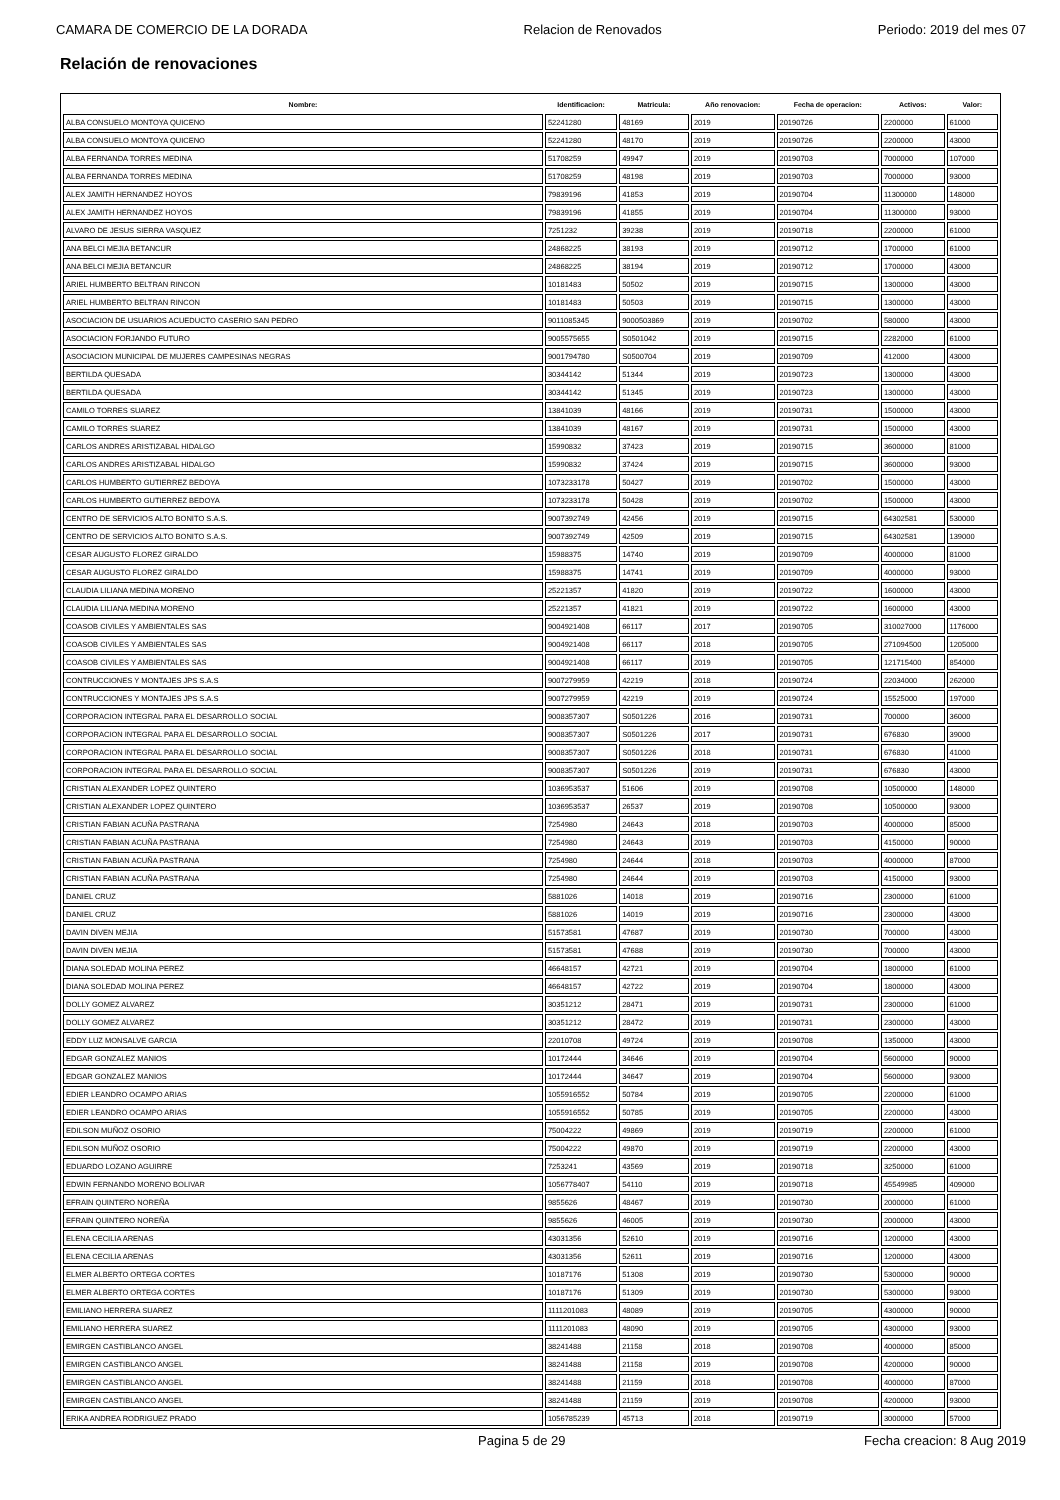CAMARA DE COMERCIO DE LA DORADA Relacion de Renovados Periodo: 2019 del mes 07
Relación de renovaciones
| Nombre: | Identificacion: | Matricula: | Año renovacion: | Fecha de operacion: | Activos: | Valor: |
| --- | --- | --- | --- | --- | --- | --- |
| ALBA CONSUELO MONTOYA QUICENO | 52241280 | 48169 | 2019 | 20190726 | 2200000 | 61000 |
| ALBA CONSUELO MONTOYA QUICENO | 52241280 | 48170 | 2019 | 20190726 | 2200000 | 43000 |
| ALBA FERNANDA TORRES MEDINA | 51708259 | 49947 | 2019 | 20190703 | 7000000 | 107000 |
| ALBA FERNANDA TORRES MEDINA | 51708259 | 48198 | 2019 | 20190703 | 7000000 | 93000 |
| ALEX JAMITH HERNANDEZ HOYOS | 79839196 | 41853 | 2019 | 20190704 | 11300000 | 148000 |
| ALEX JAMITH HERNANDEZ HOYOS | 79839196 | 41855 | 2019 | 20190704 | 11300000 | 93000 |
| ALVARO DE JESUS SIERRA VASQUEZ | 7251232 | 39238 | 2019 | 20190718 | 2200000 | 61000 |
| ANA BELCI MEJIA BETANCUR | 24868225 | 38193 | 2019 | 20190712 | 1700000 | 61000 |
| ANA BELCI MEJIA BETANCUR | 24868225 | 38194 | 2019 | 20190712 | 1700000 | 43000 |
| ARIEL HUMBERTO BELTRAN RINCON | 10181483 | 50502 | 2019 | 20190715 | 1300000 | 43000 |
| ARIEL HUMBERTO BELTRAN RINCON | 10181483 | 50503 | 2019 | 20190715 | 1300000 | 43000 |
| ASOCIACION DE USUARIOS ACUEDUCTO CASERIO SAN PEDRO | 9011085345 | 9000503869 | 2019 | 20190702 | 580000 | 43000 |
| ASOCIACION FORJANDO FUTURO | 9005575655 | S0501042 | 2019 | 20190715 | 2282000 | 61000 |
| ASOCIACION MUNICIPAL DE MUJERES CAMPESINAS NEGRAS | 9001794780 | S0500704 | 2019 | 20190709 | 412000 | 43000 |
| BERTILDA QUESADA | 30344142 | 51344 | 2019 | 20190723 | 1300000 | 43000 |
| BERTILDA QUESADA | 30344142 | 51345 | 2019 | 20190723 | 1300000 | 43000 |
| CAMILO TORRES SUAREZ | 13841039 | 48166 | 2019 | 20190731 | 1500000 | 43000 |
| CAMILO TORRES SUAREZ | 13841039 | 48167 | 2019 | 20190731 | 1500000 | 43000 |
| CARLOS ANDRES ARISTIZABAL HIDALGO | 15990832 | 37423 | 2019 | 20190715 | 3600000 | 81000 |
| CARLOS ANDRES ARISTIZABAL HIDALGO | 15990832 | 37424 | 2019 | 20190715 | 3600000 | 93000 |
| CARLOS HUMBERTO GUTIERREZ BEDOYA | 1073233178 | 50427 | 2019 | 20190702 | 1500000 | 43000 |
| CARLOS HUMBERTO GUTIERREZ BEDOYA | 1073233178 | 50428 | 2019 | 20190702 | 1500000 | 43000 |
| CENTRO DE SERVICIOS ALTO BONITO S.A.S. | 9007392749 | 42456 | 2019 | 20190715 | 64302581 | 530000 |
| CENTRO DE SERVICIOS ALTO BONITO S.A.S. | 9007392749 | 42509 | 2019 | 20190715 | 64302581 | 139000 |
| CESAR AUGUSTO FLOREZ GIRALDO | 15988375 | 14740 | 2019 | 20190709 | 4000000 | 81000 |
| CESAR AUGUSTO FLOREZ GIRALDO | 15988375 | 14741 | 2019 | 20190709 | 4000000 | 93000 |
| CLAUDIA LILIANA MEDINA MORENO | 25221357 | 41820 | 2019 | 20190722 | 1600000 | 43000 |
| CLAUDIA LILIANA MEDINA MORENO | 25221357 | 41821 | 2019 | 20190722 | 1600000 | 43000 |
| COASOB CIVILES Y AMBIENTALES SAS | 9004921408 | 66117 | 2017 | 20190705 | 310027000 | 1176000 |
| COASOB CIVILES Y AMBIENTALES SAS | 9004921408 | 66117 | 2018 | 20190705 | 271094500 | 1205000 |
| COASOB CIVILES Y AMBIENTALES SAS | 9004921408 | 66117 | 2019 | 20190705 | 121715400 | 854000 |
| CONTRUCCIONES Y MONTAJES JPS S.A.S | 9007279959 | 42219 | 2018 | 20190724 | 22034000 | 262000 |
| CONTRUCCIONES Y MONTAJES JPS S.A.S | 9007279959 | 42219 | 2019 | 20190724 | 15525000 | 197000 |
| CORPORACION INTEGRAL PARA EL DESARROLLO SOCIAL | 9008357307 | S0501226 | 2016 | 20190731 | 700000 | 36000 |
| CORPORACION INTEGRAL PARA EL DESARROLLO SOCIAL | 9008357307 | S0501226 | 2017 | 20190731 | 676830 | 39000 |
| CORPORACION INTEGRAL PARA EL DESARROLLO SOCIAL | 9008357307 | S0501226 | 2018 | 20190731 | 676830 | 41000 |
| CORPORACION INTEGRAL PARA EL DESARROLLO SOCIAL | 9008357307 | S0501226 | 2019 | 20190731 | 676830 | 43000 |
| CRISTIAN ALEXANDER LOPEZ QUINTERO | 1036953537 | 51606 | 2019 | 20190708 | 10500000 | 148000 |
| CRISTIAN ALEXANDER LOPEZ QUINTERO | 1036953537 | 26537 | 2019 | 20190708 | 10500000 | 93000 |
| CRISTIAN FABIAN ACUÑA PASTRANA | 7254980 | 24643 | 2018 | 20190703 | 4000000 | 85000 |
| CRISTIAN FABIAN ACUÑA PASTRANA | 7254980 | 24643 | 2019 | 20190703 | 4150000 | 90000 |
| CRISTIAN FABIAN ACUÑA PASTRANA | 7254980 | 24644 | 2018 | 20190703 | 4000000 | 87000 |
| CRISTIAN FABIAN ACUÑA PASTRANA | 7254980 | 24644 | 2019 | 20190703 | 4150000 | 93000 |
| DANIEL CRUZ | 5881026 | 14018 | 2019 | 20190716 | 2300000 | 61000 |
| DANIEL CRUZ | 5881026 | 14019 | 2019 | 20190716 | 2300000 | 43000 |
| DAVIN DIVEN MEJIA | 51573581 | 47687 | 2019 | 20190730 | 700000 | 43000 |
| DAVIN DIVEN MEJIA | 51573581 | 47688 | 2019 | 20190730 | 700000 | 43000 |
| DIANA SOLEDAD MOLINA PEREZ | 46648157 | 42721 | 2019 | 20190704 | 1800000 | 61000 |
| DIANA SOLEDAD MOLINA PEREZ | 46648157 | 42722 | 2019 | 20190704 | 1800000 | 43000 |
| DOLLY GOMEZ ALVAREZ | 30351212 | 28471 | 2019 | 20190731 | 2300000 | 61000 |
| DOLLY GOMEZ ALVAREZ | 30351212 | 28472 | 2019 | 20190731 | 2300000 | 43000 |
| EDDY LUZ MONSALVE GARCIA | 22010708 | 49724 | 2019 | 20190708 | 1350000 | 43000 |
| EDGAR GONZALEZ MANIOS | 10172444 | 34646 | 2019 | 20190704 | 5600000 | 90000 |
| EDGAR GONZALEZ MANIOS | 10172444 | 34647 | 2019 | 20190704 | 5600000 | 93000 |
| EDIER LEANDRO OCAMPO ARIAS | 1055916552 | 50784 | 2019 | 20190705 | 2200000 | 61000 |
| EDIER LEANDRO OCAMPO ARIAS | 1055916552 | 50785 | 2019 | 20190705 | 2200000 | 43000 |
| EDILSON MUÑOZ OSORIO | 75004222 | 49869 | 2019 | 20190719 | 2200000 | 61000 |
| EDILSON MUÑOZ OSORIO | 75004222 | 49870 | 2019 | 20190719 | 2200000 | 43000 |
| EDUARDO LOZANO AGUIRRE | 7253241 | 43569 | 2019 | 20190718 | 3250000 | 61000 |
| EDWIN FERNANDO MORENO BOLIVAR | 1056778407 | 54110 | 2019 | 20190718 | 45549985 | 409000 |
| EFRAIN QUINTERO NOREÑA | 9855626 | 48467 | 2019 | 20190730 | 2000000 | 61000 |
| EFRAIN QUINTERO NOREÑA | 9855626 | 46005 | 2019 | 20190730 | 2000000 | 43000 |
| ELENA CECILIA ARENAS | 43031356 | 52610 | 2019 | 20190716 | 1200000 | 43000 |
| ELENA CECILIA ARENAS | 43031356 | 52611 | 2019 | 20190716 | 1200000 | 43000 |
| ELMER ALBERTO ORTEGA CORTES | 10187176 | 51308 | 2019 | 20190730 | 5300000 | 90000 |
| ELMER ALBERTO ORTEGA CORTES | 10187176 | 51309 | 2019 | 20190730 | 5300000 | 93000 |
| EMILIANO HERRERA SUAREZ | 1111201083 | 48089 | 2019 | 20190705 | 4300000 | 90000 |
| EMILIANO HERRERA SUAREZ | 1111201083 | 48090 | 2019 | 20190705 | 4300000 | 93000 |
| EMIRGEN CASTIBLANCO ANGEL | 38241488 | 21158 | 2018 | 20190708 | 4000000 | 85000 |
| EMIRGEN CASTIBLANCO ANGEL | 38241488 | 21158 | 2019 | 20190708 | 4200000 | 90000 |
| EMIRGEN CASTIBLANCO ANGEL | 38241488 | 21159 | 2018 | 20190708 | 4000000 | 87000 |
| EMIRGEN CASTIBLANCO ANGEL | 38241488 | 21159 | 2019 | 20190708 | 4200000 | 93000 |
| ERIKA ANDREA RODRIGUEZ PRADO | 1056785239 | 45713 | 2018 | 20190719 | 3000000 | 57000 |
Pagina 5 de 29 Fecha creacion: 8 Aug 2019